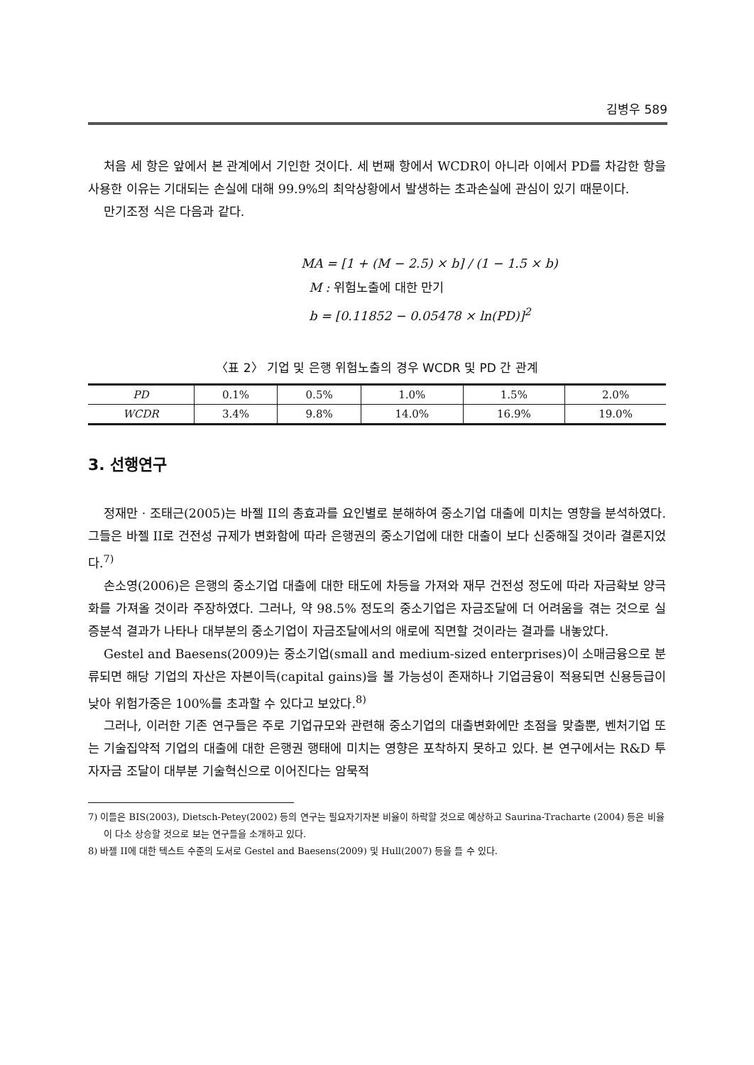김병우 589
처음 세 항은 앞에서 본 관계에서 기인한 것이다. 세 번째 항에서 WCDR이 아니라 이에서 PD를 차감한 항을 사용한 이유는 기대되는 손실에 대해 99.9%의 최악상황에서 발생하는 초과손실에 관심이 있기 때문이다.
만기조정 식은 다음과 같다.
MA = [1 + (M − 2.5) × b] / (1 − 1.5 × b)
M : 위험노출에 대한 만기
b = [0.11852 − 0.05478 × ln(PD)]<sup>2</sup>
〈표 2〉 기업 및 은행 위험노출의 경우 WCDR 및 PD 간 관계
| PD | 0.1% | 0.5% | 1.0% | 1.5% | 2.0% |
| WCDR | 3.4% | 9.8% | 14.0% | 16.9% | 19.0% |
3. 선행연구
정재만 · 조태근(2005)는 바젤 II의 총효과를 요인별로 분해하여 중소기업 대출에 미치는 영향을 분석하였다. 그들은 바젤 II로 건전성 규제가 변화함에 따라 은행권의 중소기업에 대한 대출이 보다 신중해질 것이라 결론지었다.<sup>7)</sup>
손소영(2006)은 은행의 중소기업 대출에 대한 태도에 차등을 가져와 재무 건전성 정도에 따라 자금확보 양극화를 가져올 것이라 주장하였다. 그러나, 약 98.5% 정도의 중소기업은 자금조달에 더 어려움을 겪는 것으로 실증분석 결과가 나타나 대부분의 중소기업이 자금조달에서의 애로에 직면할 것이라는 결과를 내놓았다.
Gestel and Baesens(2009)는 중소기업(small and medium-sized enterprises)이 소매금융으로 분류되면 해당 기업의 자산은 자본이득(capital gains)을 볼 가능성이 존재하나 기업금융이 적용되면 신용등급이 낮아 위험가중은 100%를 초과할 수 있다고 보았다.<sup>8)</sup>
그러나, 이러한 기존 연구들은 주로 기업규모와 관련해 중소기업의 대출변화에만 초점을 맞출뿐, 벤처기업 또는 기술집약적 기업의 대출에 대한 은행권 행태에 미치는 영향은 포착하지 못하고 있다. 본 연구에서는 R&D 투자자금 조달이 대부분 기술혁신으로 이어진다는 암묵적
7) 이들은 BIS(2003), Dietsch-Petey(2002) 등의 연구는 필요자기자본 비율이 하락할 것으로 예상하고 Saurina-Tracharte (2004) 등은 비율이 다소 상승할 것으로 보는 연구들을 소개하고 있다.
8) 바젤 II에 대한 텍스트 수준의 도서로 Gestel and Baesens(2009) 및 Hull(2007) 등을 들 수 있다.